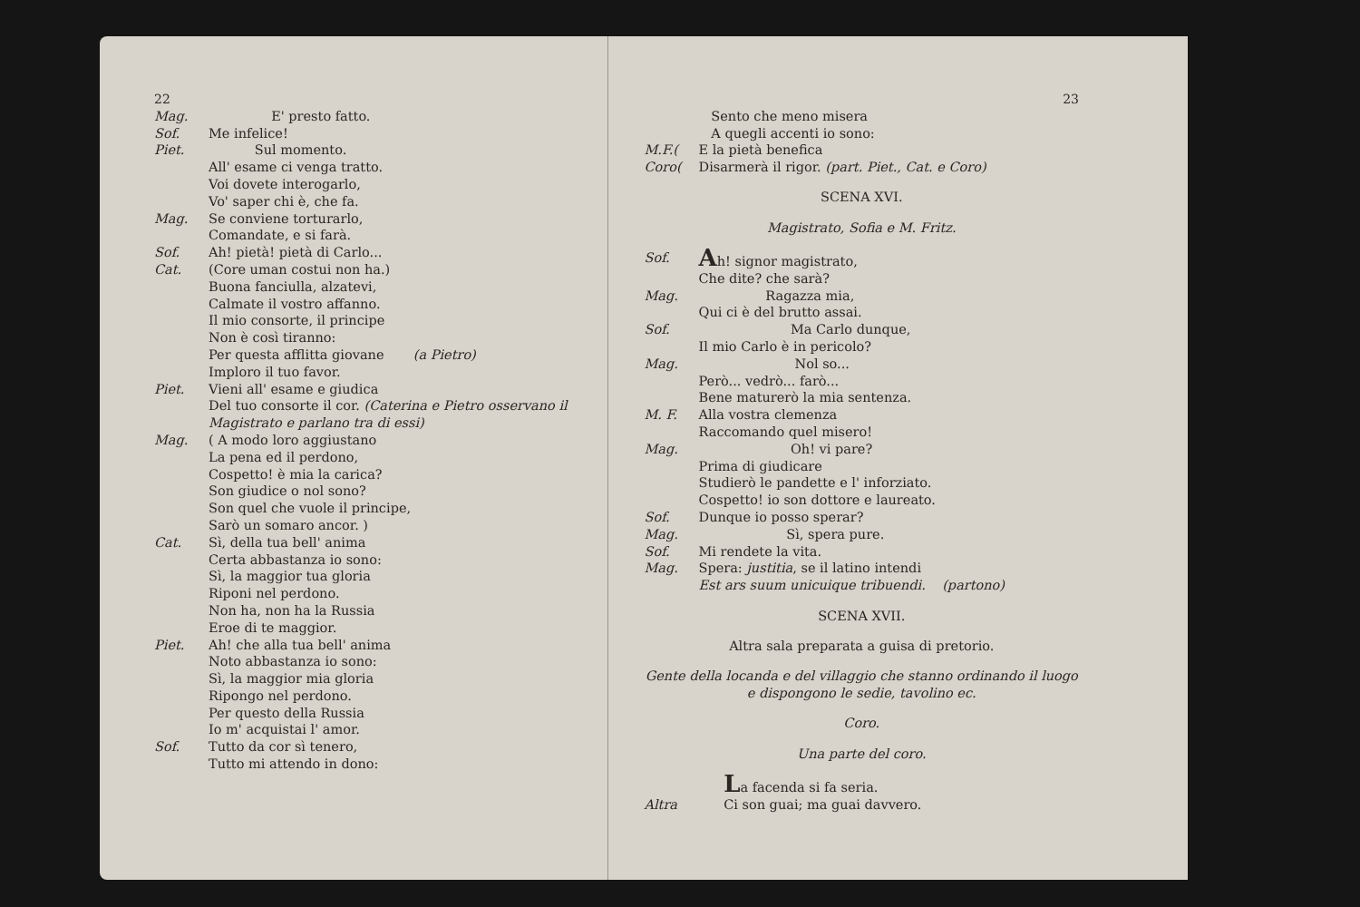22
Mag. E' presto fatto.
Sof. Me infelice!
Piet. Sul momento.
All' esame ci venga tratto.
Voi dovete interogarlo,
Vo' saper chi è, che fa.
Mag. Se conviene torturarlo,
Comandate, e si farà.
Sof. Ah! pietà! pietà di Carlo...
Cat. (Core uman costui non ha.)
Buona fanciulla, alzatevi,
Calmate il vostro affanno.
Il mio consorte, il principe
Non è così tiranno:
Per questa afflitta giovane (a Pietro)
Imploro il tuo favor.
Piet. Vieni all' esame e giudica
Del tuo consorte il cor. (Caterina e Pietro osservano il Magistrato e parlano tra di essi)
Mag. ( A modo loro aggiustano
La pena ed il perdono,
Cospetto! è mia la carica?
Son giudice o nol sono?
Son quel che vuole il principe,
Sarò un somaro ancor. )
Cat. Sì, della tua bell' anima
Certa abbastanza io sono:
Sì, la maggior tua gloria
Riponi nel perdono.
Non ha, non ha la Russia
Eroe di te maggior.
Piet. Ah! che alla tua bell' anima
Noto abbastanza io sono:
Sì, la maggior mia gloria
Ripongo nel perdono.
Per questo della Russia
Io m' acquistai l' amor.
Sof. Tutto da cor sì tenero,
Tutto mi attendo in dono:
23
Sento che meno misera
A quegli accenti io sono:
M.F.(
Coro(
E la pietà benefica
Disarmerà il rigor. (part. Piet., Cat. e Coro)
SCENA XVI.
Magistrato, Sofia e M. Fritz.
Sof.
Ah! signor magistrato,
Che dite? che sarà?
Mag. Ragazza mia,
Qui ci è del brutto assai.
Sof. Ma Carlo dunque,
Il mio Carlo è in pericolo?
Mag. Nol so...
Però... vedrò... farò...
Bene maturerò la mia sentenza.
M. F. Alla vostra clemenza
Raccomando quel misero!
Mag. Oh! vi pare?
Prima di giudicare
Studierò le pandette e l' inforziato.
Cospetto! io son dottore e laureato.
Sof. Dunque io posso sperar?
Mag. Sì, spera pure.
Sof. Mi rendete la vita.
Mag. Spera: justitia, se il latino intendi
Est ars suum unicuique tribuendi. (partono)
SCENA XVII.
Altra sala preparata a guisa di pretorio.
Gente della locanda e del villaggio che stanno ordinando il luogo e dispongono le sedie, tavolino ec.
Coro.
Una parte del coro.
La facenda si fa seria.
Altra Ci son guai; ma guai davvero.